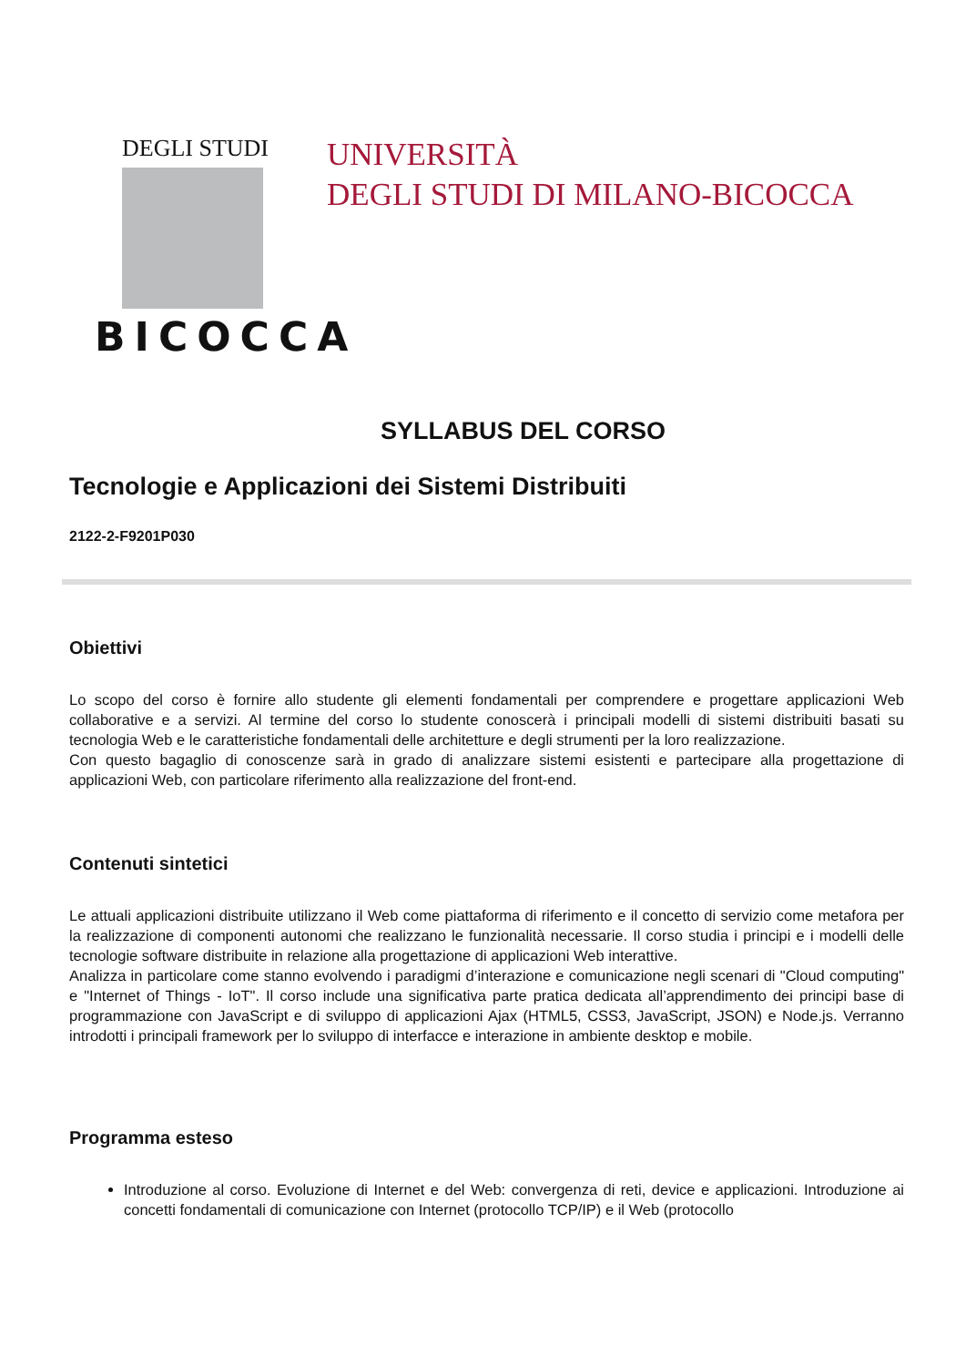DEGLI STUDI
BICOCCA
UNIVERSITÀ
DEGLI STUDI DI MILANO-BICOCCA
SYLLABUS DEL CORSO
Tecnologie e Applicazioni dei Sistemi Distribuiti
2122-2-F9201P030
Obiettivi
Lo scopo del corso è fornire allo studente gli elementi fondamentali per comprendere e progettare applicazioni Web collaborative e a servizi. Al termine del corso lo studente conoscerà i principali modelli di sistemi distribuiti basati su tecnologia Web e le caratteristiche fondamentali delle architetture e degli strumenti per la loro realizzazione.
Con questo bagaglio di conoscenze sarà in grado di analizzare sistemi esistenti e partecipare alla progettazione di applicazioni Web, con particolare riferimento alla realizzazione del front-end.
Contenuti sintetici
Le attuali applicazioni distribuite utilizzano il Web come piattaforma di riferimento e il concetto di servizio come metafora per la realizzazione di componenti autonomi che realizzano le funzionalità necessarie. Il corso studia i principi e i modelli delle tecnologie software distribuite in relazione alla progettazione di applicazioni Web interattive.
Analizza in particolare come stanno evolvendo i paradigmi d’interazione e comunicazione negli scenari di "Cloud computing" e "Internet of Things - IoT". Il corso include una significativa parte pratica dedicata all’apprendimento dei principi base di programmazione con JavaScript e di sviluppo di applicazioni Ajax (HTML5, CSS3, JavaScript, JSON) e Node.js. Verranno introdotti i principali framework per lo sviluppo di interfacce e interazione in ambiente desktop e mobile.
Programma esteso
Introduzione al corso. Evoluzione di Internet e del Web: convergenza di reti, device e applicazioni. Introduzione ai concetti fondamentali di comunicazione con Internet (protocollo TCP/IP) e il Web (protocollo